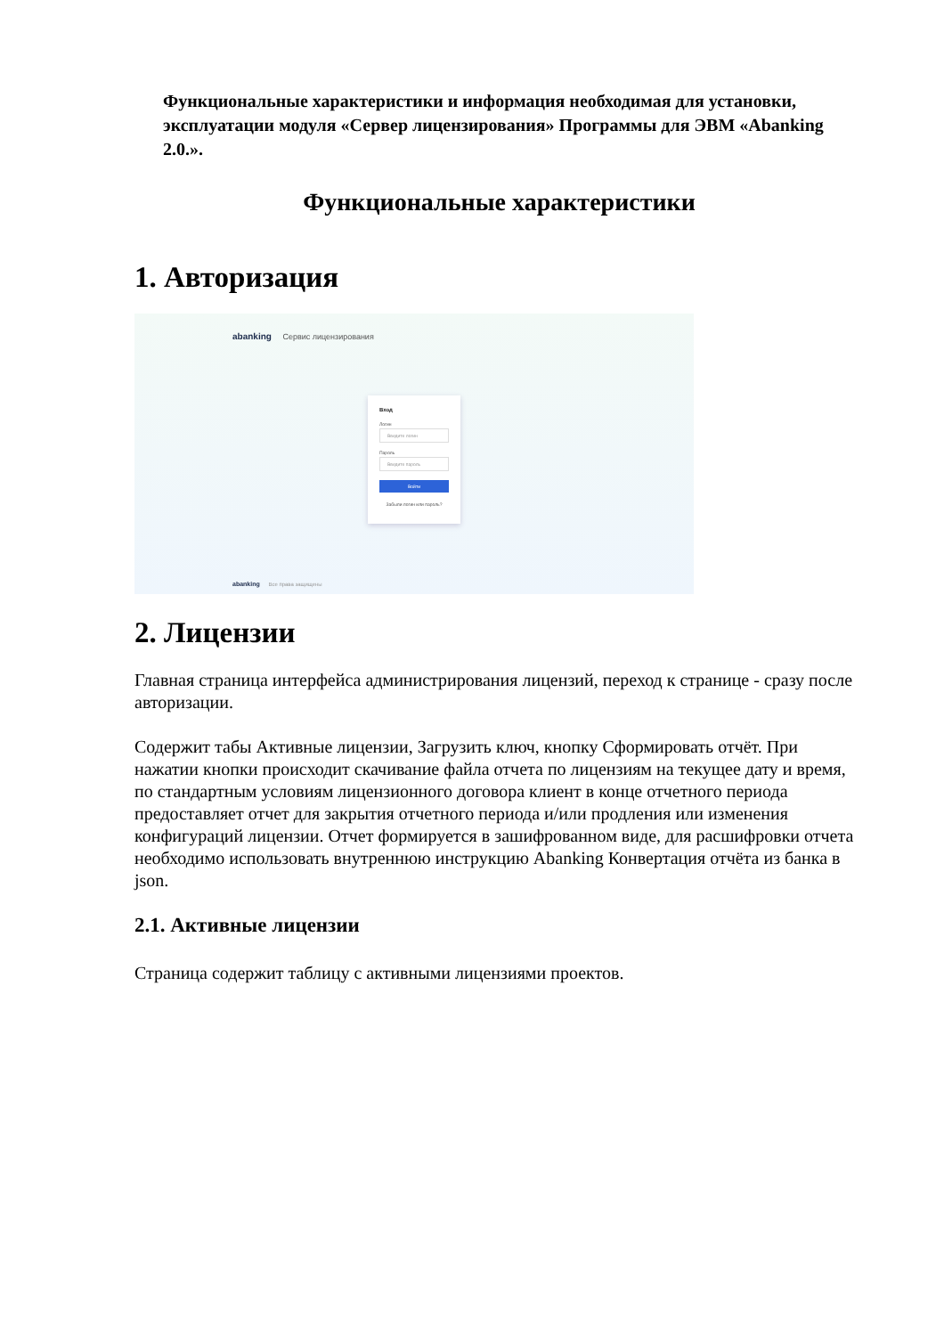Функциональные характеристики и информация необходимая для установки, эксплуатации модуля «Сервер лицензирования» Программы для ЭВМ «Abanking 2.0.».
Функциональные характеристики
1. Авторизация
abanking Сервис лицензирования
Вход
Логин
Введите логин
Пароль
Введите пароль
Войти
Забыли логин или пароль?
abanking Все права защищены
2. Лицензии
Главная страница интерфейса администрирования лицензий, переход к странице - сразу после авторизации.
Содержит табы Активные лицензии, Загрузить ключ, кнопку Сформировать отчёт. При нажатии кнопки происходит скачивание файла отчета по лицензиям на текущее дату и время, по стандартным условиям лицензионного договора клиент в конце отчетного периода предоставляет отчет для закрытия отчетного периода и/или продления или изменения конфигураций лицензии. Отчет формируется в зашифрованном виде, для расшифровки отчета необходимо использовать внутреннюю инструкцию Abanking Конвертация отчёта из банка в json.
2.1. Активные лицензии
Страница содержит таблицу с активными лицензиями проектов.